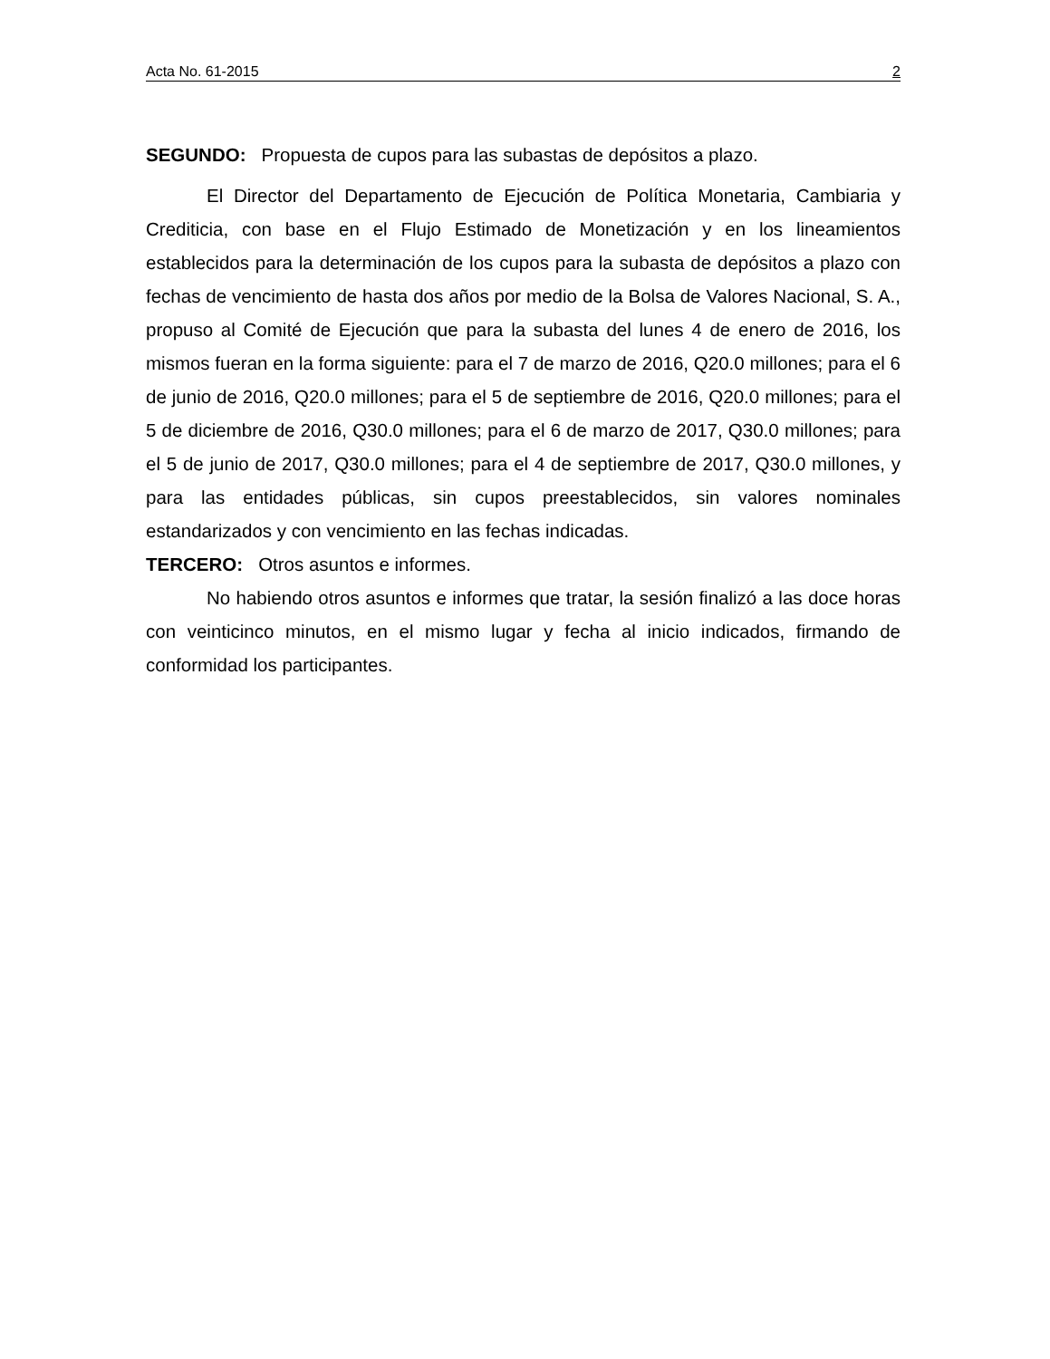Acta No. 61-2015 2
SEGUNDO: Propuesta de cupos para las subastas de depósitos a plazo.
El Director del Departamento de Ejecución de Política Monetaria, Cambiaria y Crediticia, con base en el Flujo Estimado de Monetización y en los lineamientos establecidos para la determinación de los cupos para la subasta de depósitos a plazo con fechas de vencimiento de hasta dos años por medio de la Bolsa de Valores Nacional, S. A., propuso al Comité de Ejecución que para la subasta del lunes 4 de enero de 2016, los mismos fueran en la forma siguiente: para el 7 de marzo de 2016, Q20.0 millones; para el 6 de junio de 2016, Q20.0 millones; para el 5 de septiembre de 2016, Q20.0 millones; para el 5 de diciembre de 2016, Q30.0 millones; para el 6 de marzo de 2017, Q30.0 millones; para el 5 de junio de 2017, Q30.0 millones; para el 4 de septiembre de 2017, Q30.0 millones, y para las entidades públicas, sin cupos preestablecidos, sin valores nominales estandarizados y con vencimiento en las fechas indicadas.
TERCERO: Otros asuntos e informes.
No habiendo otros asuntos e informes que tratar, la sesión finalizó a las doce horas con veinticinco minutos, en el mismo lugar y fecha al inicio indicados, firmando de conformidad los participantes.